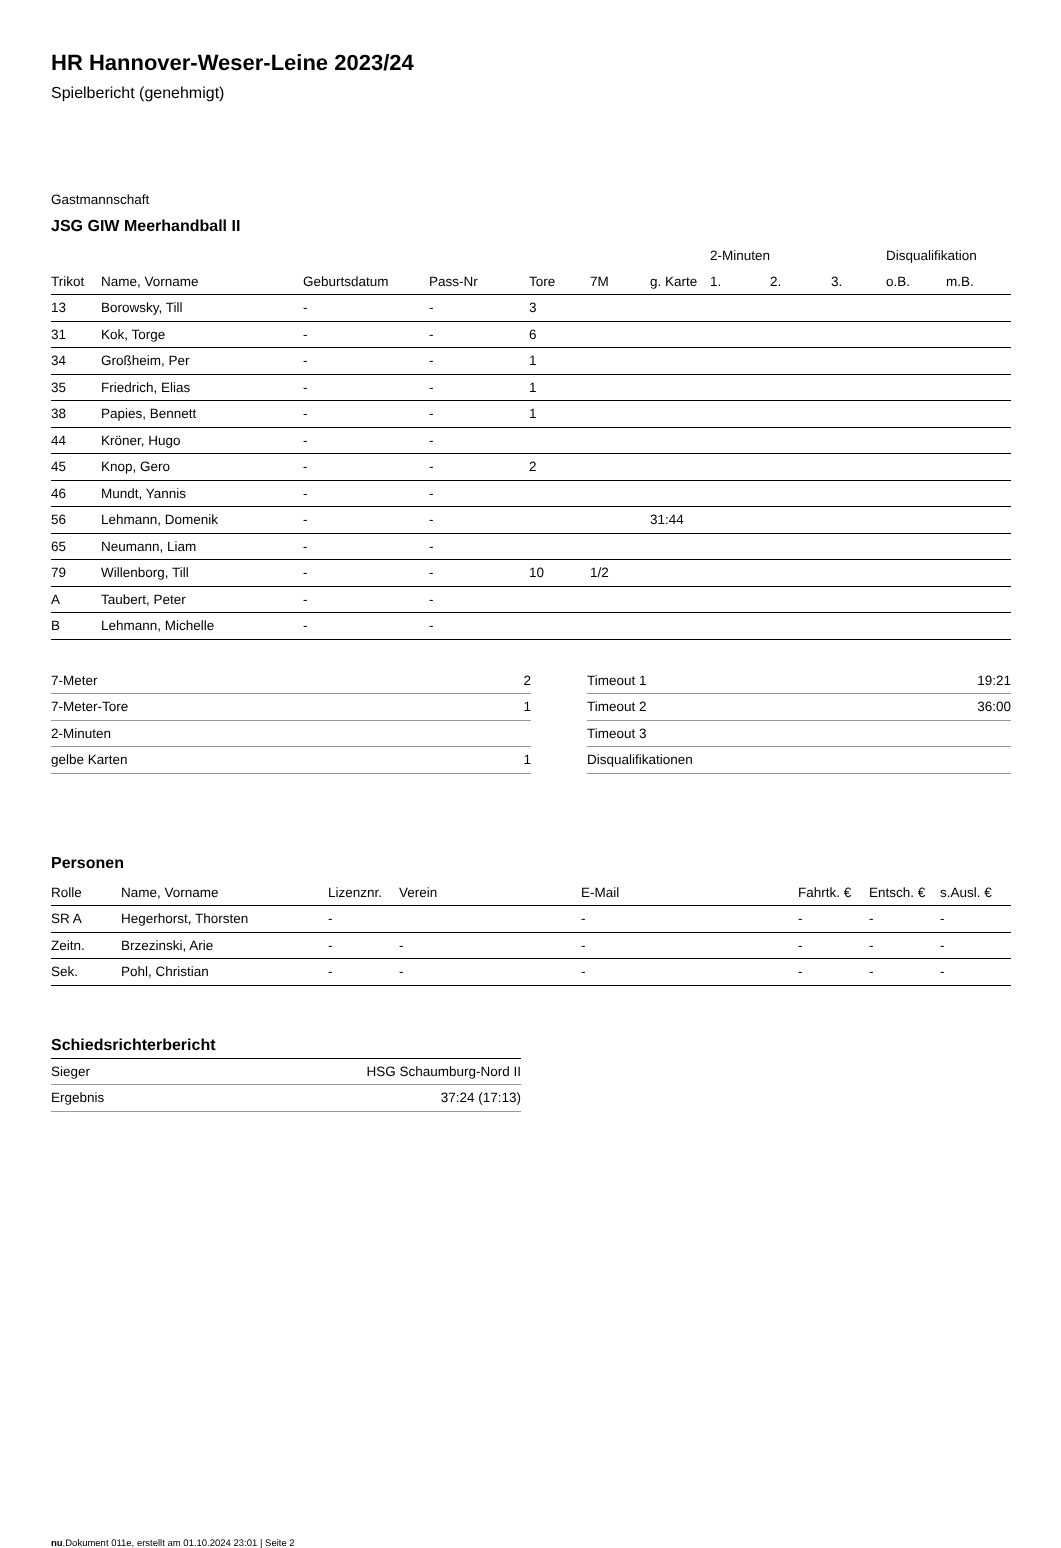HR Hannover-Weser-Leine 2023/24
Spielbericht (genehmigt)
Gastmannschaft
JSG GIW Meerhandball II
| | | | | | | | 2-Minuten | | | Disqualifikation | |
| --- | --- | --- | --- | --- | --- | --- | --- | --- | --- | --- | --- |
| Trikot | Name, Vorname | Geburtsdatum | Pass-Nr | Tore | 7M | g. Karte | 1. | 2. | 3. | o.B. | m.B. |
| 13 | Borowsky, Till | - | - | 3 | | | | | | | |
| 31 | Kok, Torge | - | - | 6 | | | | | | | |
| 34 | Großheim, Per | - | - | 1 | | | | | | | |
| 35 | Friedrich, Elias | - | - | 1 | | | | | | | |
| 38 | Papies, Bennett | - | - | 1 | | | | | | | |
| 44 | Kröner, Hugo | - | - | | | | | | | | |
| 45 | Knop, Gero | - | - | 2 | | | | | | | |
| 46 | Mundt, Yannis | - | - | | | | | | | | |
| 56 | Lehmann, Domenik | - | - | | | 31:44 | | | | | |
| 65 | Neumann, Liam | - | - | | | | | | | | |
| 79 | Willenborg, Till | - | - | 10 | 1/2 | | | | | | |
| A | Taubert, Peter | - | - | | | | | | | | |
| B | Lehmann, Michelle | - | - | | | | | | | | |
| 7-Meter | 2 |
| 7-Meter-Tore | 1 |
| 2-Minuten | |
| gelbe Karten | 1 |
| Timeout 1 | 19:21 |
| Timeout 2 | 36:00 |
| Timeout 3 | |
| Disqualifikationen | |
Personen
| Rolle | Name, Vorname | Lizenznr. | Verein | E-Mail | Fahrtk. € | Entsch. € | s.Ausl. € |
| --- | --- | --- | --- | --- | --- | --- | --- |
| SR A | Hegerhorst, Thorsten | - | | - | - | - | - |
| Zeitn. | Brzezinski, Arie | - | - | - | - | - | - |
| Sek. | Pohl, Christian | - | - | - | - | - | - |
Schiedsrichterbericht
| Sieger | HSG Schaumburg-Nord II |
| Ergebnis | 37:24 (17:13) |
nu.Dokument 011e, erstellt am 01.10.2024 23:01 | Seite 2